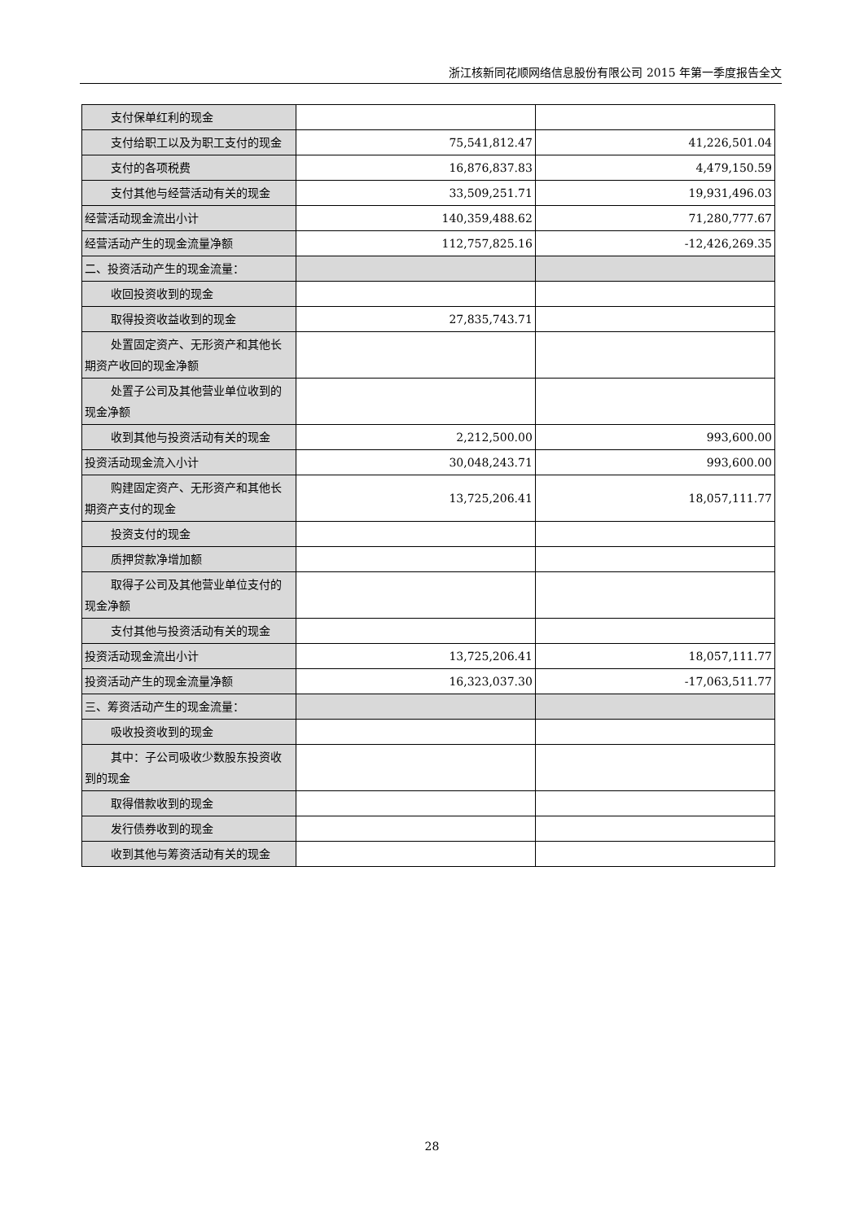浙江核新同花顺网络信息股份有限公司 2015 年第一季度报告全文
| 支付保单红利的现金 | | |
| 支付给职工以及为职工支付的现金 | 75,541,812.47 | 41,226,501.04 |
| 支付的各项税费 | 16,876,837.83 | 4,479,150.59 |
| 支付其他与经营活动有关的现金 | 33,509,251.71 | 19,931,496.03 |
| 经营活动现金流出小计 | 140,359,488.62 | 71,280,777.67 |
| 经营活动产生的现金流量净额 | 112,757,825.16 | -12,426,269.35 |
| 二、投资活动产生的现金流量： | | |
| 收回投资收到的现金 | | |
| 取得投资收益收到的现金 | 27,835,743.71 | |
| 处置固定资产、无形资产和其他长期资产收回的现金净额 | | |
| 处置子公司及其他营业单位收到的现金净额 | | |
| 收到其他与投资活动有关的现金 | 2,212,500.00 | 993,600.00 |
| 投资活动现金流入小计 | 30,048,243.71 | 993,600.00 |
| 购建固定资产、无形资产和其他长期资产支付的现金 | 13,725,206.41 | 18,057,111.77 |
| 投资支付的现金 | | |
| 质押贷款净增加额 | | |
| 取得子公司及其他营业单位支付的现金净额 | | |
| 支付其他与投资活动有关的现金 | | |
| 投资活动现金流出小计 | 13,725,206.41 | 18,057,111.77 |
| 投资活动产生的现金流量净额 | 16,323,037.30 | -17,063,511.77 |
| 三、筹资活动产生的现金流量： | | |
| 吸收投资收到的现金 | | |
| 其中：子公司吸收少数股东投资收到的现金 | | |
| 取得借款收到的现金 | | |
| 发行债券收到的现金 | | |
| 收到其他与筹资活动有关的现金 | | |
28